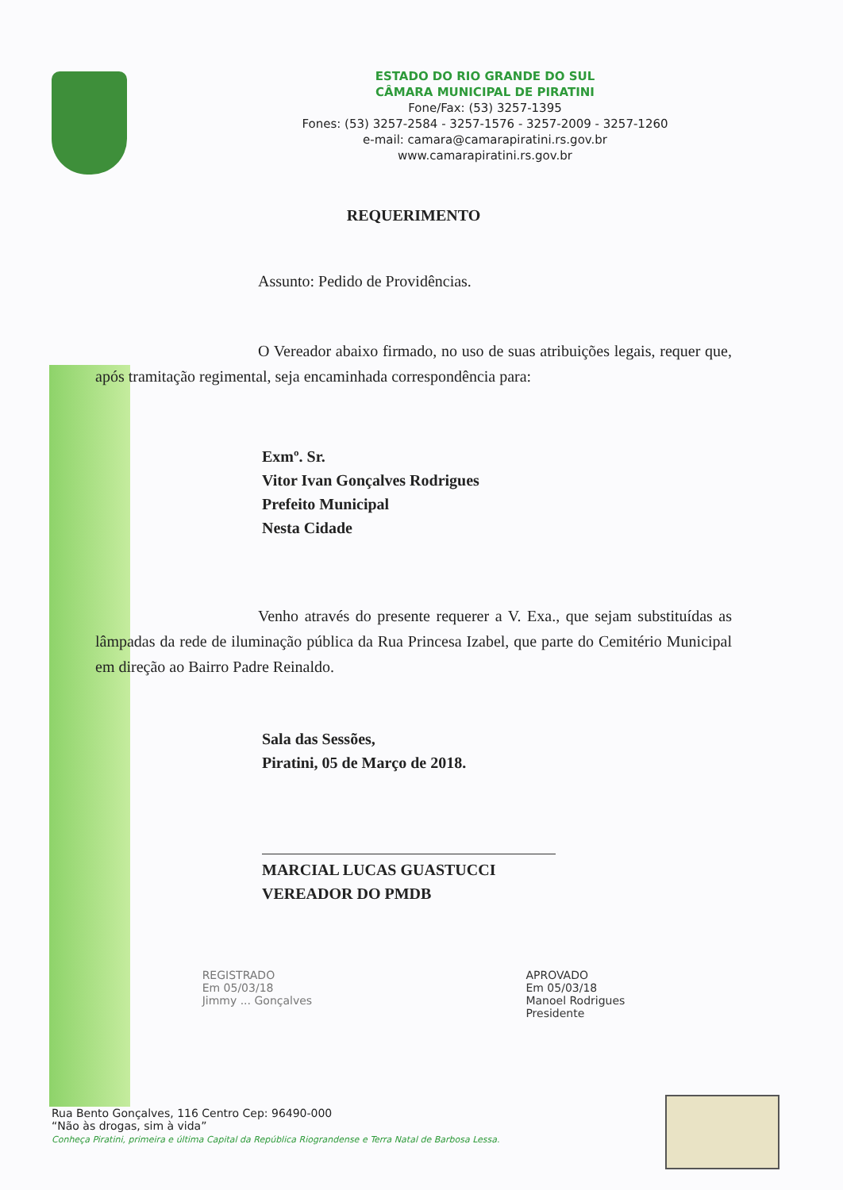ESTADO DO RIO GRANDE DO SUL
CÂMARA MUNICIPAL DE PIRATINI
Fone/Fax: (53) 3257-1395
Fones: (53) 3257-2584 - 3257-1576 - 3257-2009 - 3257-1260
e-mail: camara@camarapiratini.rs.gov.br
www.camarapiratini.rs.gov.br
REQUERIMENTO
Assunto: Pedido de Providências.
O Vereador abaixo firmado, no uso de suas atribuições legais, requer que, após tramitação regimental, seja encaminhada correspondência para:
Exmº. Sr.
Vitor Ivan Gonçalves Rodrigues
Prefeito Municipal
Nesta Cidade
Venho através do presente requerer a V. Exa., que sejam substituídas as lâmpadas da rede de iluminação pública da Rua Princesa Izabel, que parte do Cemitério Municipal em direção ao Bairro Padre Reinaldo.
Sala das Sessões,
Piratini, 05 de Março de 2018.
MARCIAL LUCAS GUASTUCCI
VEREADOR DO PMDB
REGISTRADO
Em 05/03/18
Jimmy ... Gonçalves
APROVADO
Em 05/03/18
Manoel Rodrigues
Presidente
Rua Bento Gonçalves, 116 Centro Cep: 96490-000
“Não às drogas, sim à vida”
Conheça Piratini, primeira e última Capital da República Riograndense e Terra Natal de Barbosa Lessa.